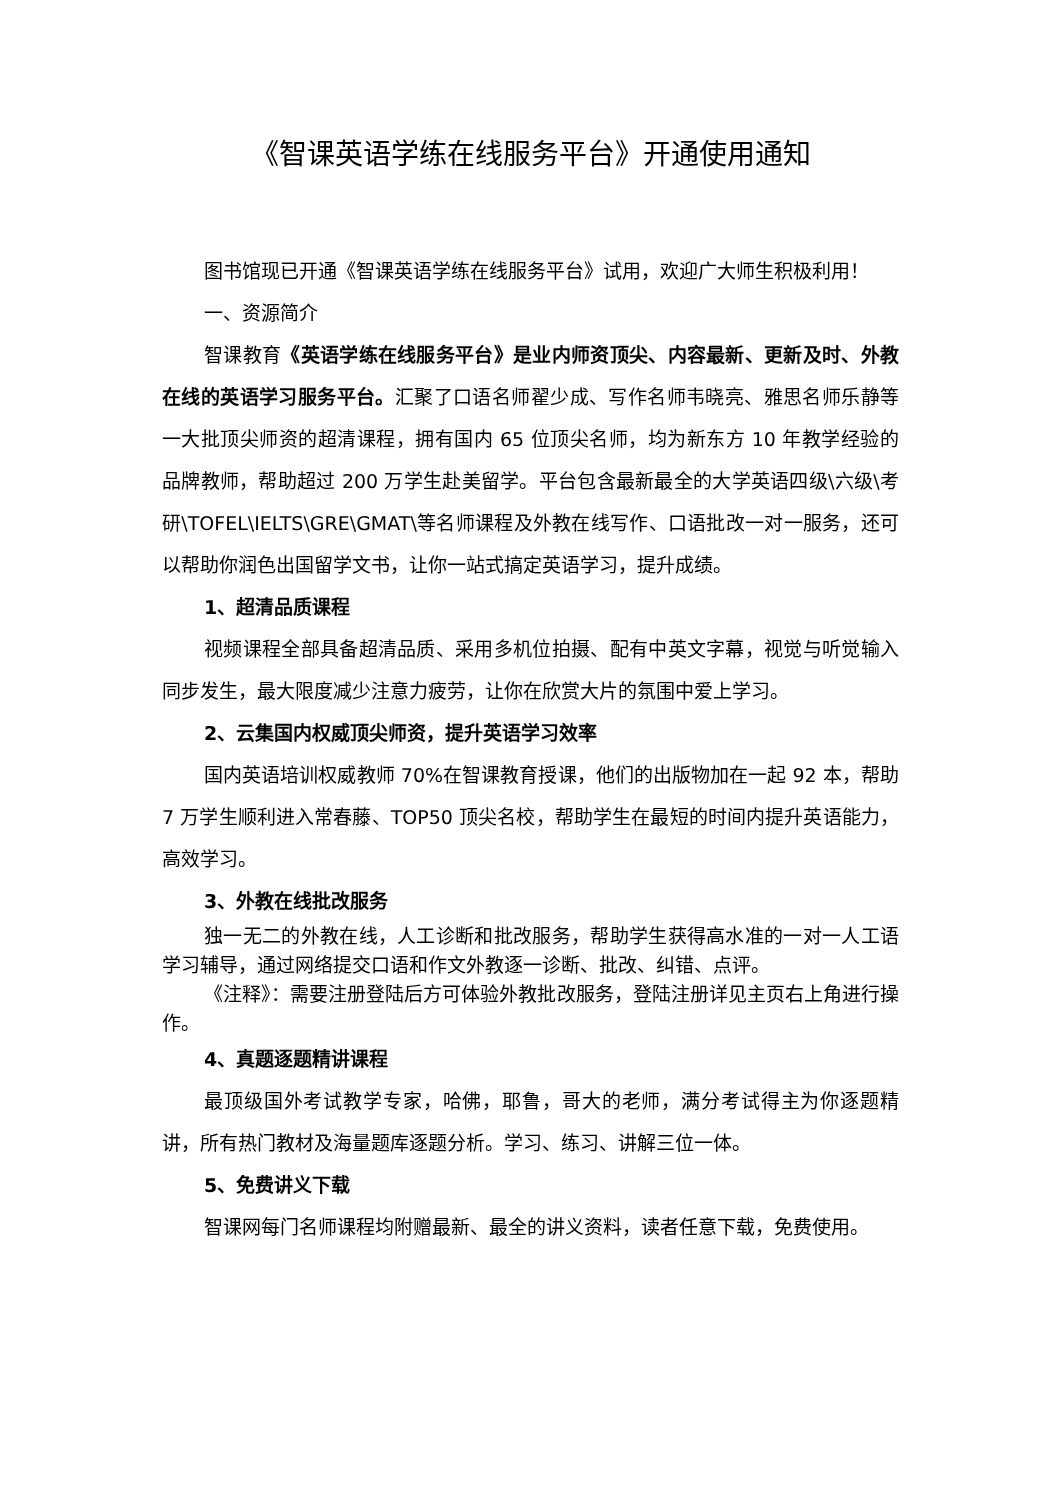《智课英语学练在线服务平台》开通使用通知
图书馆现已开通《智课英语学练在线服务平台》试用，欢迎广大师生积极利用！
一、资源简介
智课教育《英语学练在线服务平台》是业内师资顶尖、内容最新、更新及时、外教在线的英语学习服务平台。汇聚了口语名师翟少成、写作名师韦晓亮、雅思名师乐静等一大批顶尖师资的超清课程，拥有国内 65 位顶尖名师，均为新东方 10 年教学经验的品牌教师，帮助超过 200 万学生赴美留学。平台包含最新最全的大学英语四级\六级\考研\TOFEL\IELTS\GRE\GMAT\等名师课程及外教在线写作、口语批改一对一服务，还可以帮助你润色出国留学文书，让你一站式搞定英语学习，提升成绩。
1、超清品质课程
视频课程全部具备超清品质、采用多机位拍摄、配有中英文字幕，视觉与听觉输入同步发生，最大限度减少注意力疲劳，让你在欣赏大片的氛围中爱上学习。
2、云集国内权威顶尖师资，提升英语学习效率
国内英语培训权威教师 70%在智课教育授课，他们的出版物加在一起 92 本，帮助 7 万学生顺利进入常春藤、TOP50 顶尖名校，帮助学生在最短的时间内提升英语能力，高效学习。
3、外教在线批改服务
独一无二的外教在线，人工诊断和批改服务，帮助学生获得高水准的一对一人工语学习辅导，通过网络提交口语和作文外教逐一诊断、批改、纠错、点评。
《注释》：需要注册登陆后方可体验外教批改服务，登陆注册详见主页右上角进行操作。
4、真题逐题精讲课程
最顶级国外考试教学专家，哈佛，耶鲁，哥大的老师，满分考试得主为你逐题精讲，所有热门教材及海量题库逐题分析。学习、练习、讲解三位一体。
5、免费讲义下载
智课网每门名师课程均附赠最新、最全的讲义资料，读者任意下载，免费使用。